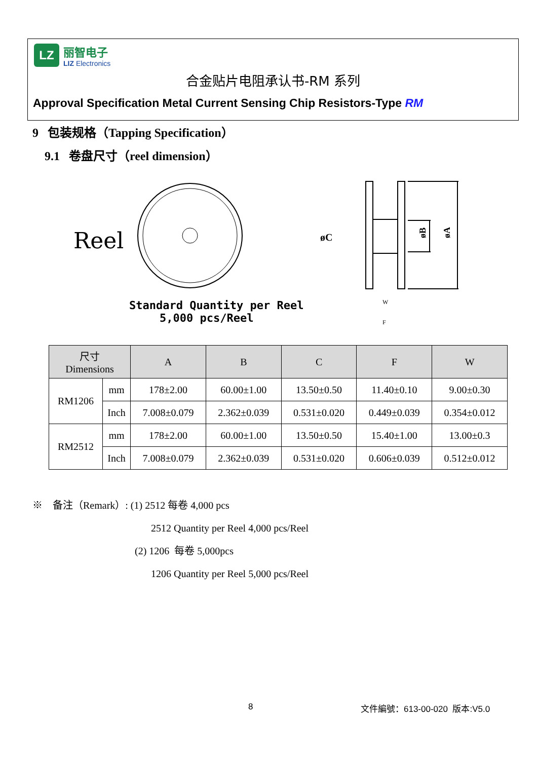LZ
丽智电子
LIZ Electronics
合金贴片电阻承认书-RM 系列
Approval Specification Metal Current Sensing Chip Resistors-Type RM
9 包装规格（Tapping Specification）
9.1 卷盘尺寸（reel dimension）
Reel
Standard Quantity per Reel
5,000 pcs/Reel
øC
øB
øA
W
F
| 尺寸 Dimensions | | A | B | C | F | W |
| --- | --- | --- | --- | --- | --- | --- |
| RM1206 | mm | 178±2.00 | 60.00±1.00 | 13.50±0.50 | 11.40±0.10 | 9.00±0.30 |
| | Inch | 7.008±0.079 | 2.362±0.039 | 0.531±0.020 | 0.449±0.039 | 0.354±0.012 |
| RM2512 | mm | 178±2.00 | 60.00±1.00 | 13.50±0.50 | 15.40±1.00 | 13.00±0.3 |
| | Inch | 7.008±0.079 | 2.362±0.039 | 0.531±0.020 | 0.606±0.039 | 0.512±0.012 |
※ 备注（Remark）: (1) 2512 每卷 4,000 pcs
2512 Quantity per Reel 4,000 pcs/Reel
(2) 1206 每卷 5,000pcs
1206 Quantity per Reel 5,000 pcs/Reel
8 文件編號：613-00-020 版本:V5.0